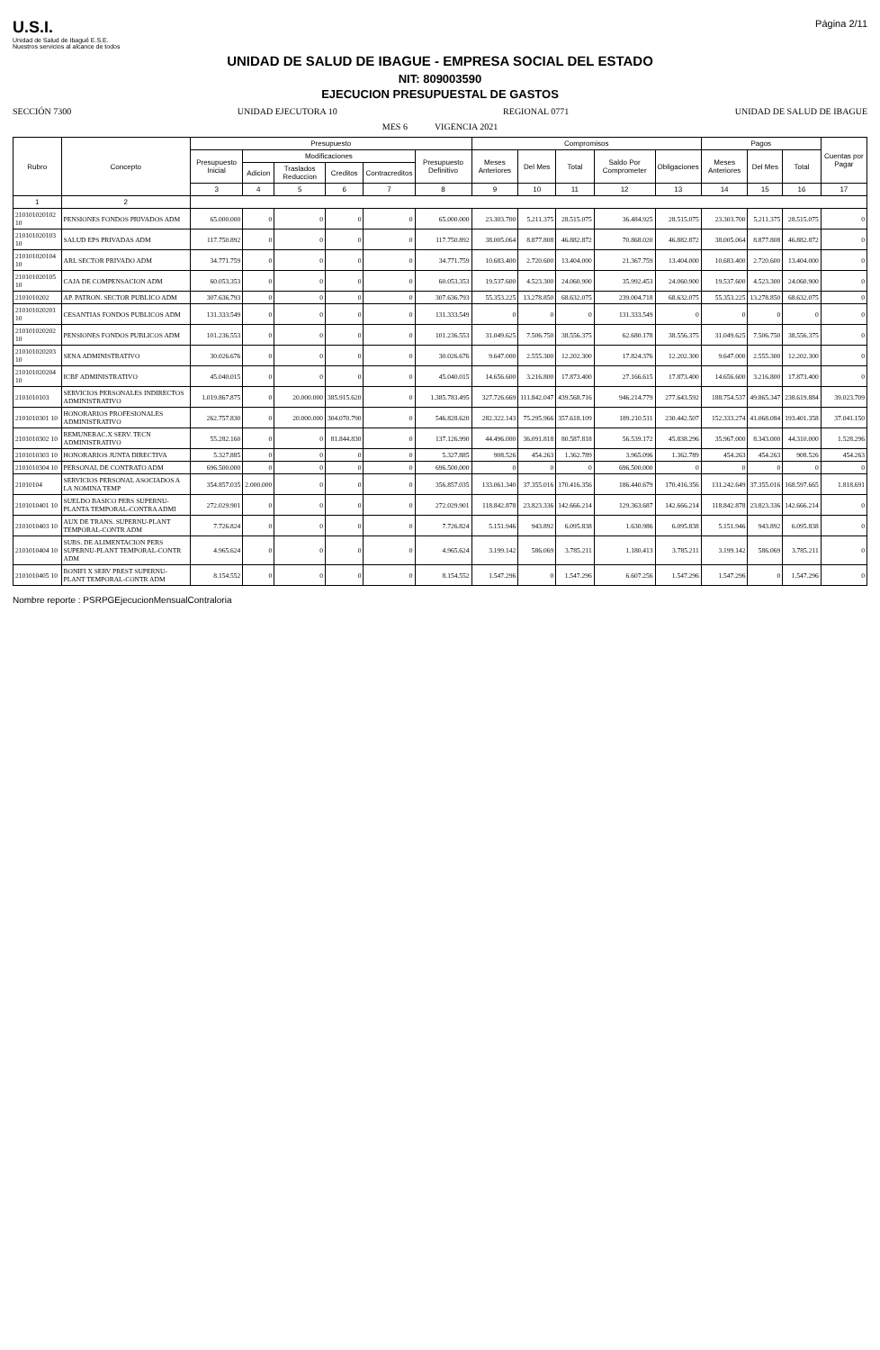U.S.I.
Unidad de Salud de Ibagué E.S.E.
Nuestros servicios al alcance de todos
Página 2/11
UNIDAD DE SALUD DE IBAGUE - EMPRESA SOCIAL DEL ESTADO
NIT: 809003590
EJECUCION PRESUPUESTAL DE GASTOS
SECCIÓN 7300 UNIDAD EJECUTORA 10 REGIONAL 0771 UNIDAD DE SALUD DE IBAGUE
MES 6 VIGENCIA 2021
| Rubro | Concepto | Presupuesto | | | | | | Compromisos | | | | | Pagos | | | Cuentas por Pagar |
| --- | --- | --- | --- | --- | --- | --- | --- | --- | --- | --- | --- | --- | --- | --- | --- | --- |
| | | Presupuesto Inicial | Modificaciones | | | | Presupuesto Definitivo | Meses Anteriores | Del Mes | Total | Saldo Por Comprometer | Obligaciones | Meses Anteriores | Del Mes | Total | |
| | | | Adicion | Traslados Reduccion | Creditos | Contracreditos | | | | | | | | | | |
| | | 3 | 4 | 5 | 6 | 7 | 8 | 9 | 10 | 11 | 12 | 13 | 14 | 15 | 16 | 17 |
| 1 | 2 | | | | | | | | | | | | | | | |
| 210101020102 10 | PENSIONES FONDOS PRIVADOS ADM | 65.000.000 | 0 | 0 | 0 | 0 | 65.000.000 | 23.303.700 | 5.211.375 | 28.515.075 | 36.484.925 | 28.515.075 | 23.303.700 | 5.211.375 | 28.515.075 | 0 |
| 210101020103 10 | SALUD EPS PRIVADAS ADM | 117.750.892 | 0 | 0 | 0 | 0 | 117.750.892 | 38.005.064 | 8.877.808 | 46.882.872 | 70.868.020 | 46.882.872 | 38.005.064 | 8.877.808 | 46.882.872 | 0 |
| 210101020104 10 | ARL SECTOR PRIVADO ADM | 34.771.759 | 0 | 0 | 0 | 0 | 34.771.759 | 10.683.400 | 2.720.600 | 13.404.000 | 21.367.759 | 13.404.000 | 10.683.400 | 2.720.600 | 13.404.000 | 0 |
| 210101020105 10 | CAJA DE COMPENSACION ADM | 60.053.353 | 0 | 0 | 0 | 0 | 60.053.353 | 19.537.600 | 4.523.300 | 24.060.900 | 35.992.453 | 24.060.900 | 19.537.600 | 4.523.300 | 24.060.900 | 0 |
| 2101010202 | AP. PATRON. SECTOR PUBLICO ADM | 307.636.793 | 0 | 0 | 0 | 0 | 307.636.793 | 55.353.225 | 13.278.850 | 68.632.075 | 239.004.718 | 68.632.075 | 55.353.225 | 13.278.850 | 68.632.075 | 0 |
| 210101020201 10 | CESANTIAS FONDOS PUBLICOS ADM | 131.333.549 | 0 | 0 | 0 | 0 | 131.333.549 | 0 | 0 | 0 | 131.333.549 | 0 | 0 | 0 | 0 | 0 |
| 210101020202 10 | PENSIONES FONDOS PUBLICOS ADM | 101.236.553 | 0 | 0 | 0 | 0 | 101.236.553 | 31.049.625 | 7.506.750 | 38.556.375 | 62.680.178 | 38.556.375 | 31.049.625 | 7.506.750 | 38.556.375 | 0 |
| 210101020203 10 | SENA ADMINISTRATIVO | 30.026.676 | 0 | 0 | 0 | 0 | 30.026.676 | 9.647.000 | 2.555.300 | 12.202.300 | 17.824.376 | 12.202.300 | 9.647.000 | 2.555.300 | 12.202.300 | 0 |
| 210101020204 10 | ICBF ADMINISTRATIVO | 45.040.015 | 0 | 0 | 0 | 0 | 45.040.015 | 14.656.600 | 3.216.800 | 17.873.400 | 27.166.615 | 17.873.400 | 14.656.600 | 3.216.800 | 17.873.400 | 0 |
| 2101010103 | SERVICIOS PERSONALES INDIRECTOS ADMINISTRATIVO | 1.019.867.875 | 0 | 20.000.000 | 385.915.620 | 0 | 1.385.783.495 | 327.726.669 | 111.842.047 | 439.568.716 | 946.214.779 | 277.643.592 | 188.754.537 | 49.865.347 | 238.619.884 | 39.023.709 |
| 2101010301 10 | HONORARIOS PROFESIONALES ADMINISTRATIVO | 262.757.830 | 0 | 20.000.000 | 304.070.790 | 0 | 546.828.620 | 282.322.143 | 75.295.966 | 357.618.109 | 189.210.511 | 230.442.507 | 152.333.274 | 41.068.084 | 193.401.358 | 37.041.150 |
| 2101010302 10 | REMUNERAC.X SERV. TECN ADMINISTRATIVO | 55.282.160 | 0 | 0 | 81.844.830 | 0 | 137.126.990 | 44.496.000 | 36.091.818 | 80.587.818 | 56.539.172 | 45.838.296 | 35.967.000 | 8.343.000 | 44.310.000 | 1.528.296 |
| 2101010303 10 | HONORARIOS JUNTA DIRECTIVA | 5.327.885 | 0 | 0 | 0 | 0 | 5.327.885 | 908.526 | 454.263 | 1.362.789 | 3.965.096 | 1.362.789 | 454.263 | 454.263 | 908.526 | 454.263 |
| 2101010304 10 | PERSONAL DE CONTRATO ADM | 696.500.000 | 0 | 0 | 0 | 0 | 696.500.000 | 0 | 0 | 0 | 696.500.000 | 0 | 0 | 0 | 0 | 0 |
| 21010104 | SERVICIOS PERSONAL ASOCIADOS A LA NOMINA TEMP | 354.857.035 | 2.000.000 | 0 | 0 | 0 | 356.857.035 | 133.061.340 | 37.355.016 | 170.416.356 | 186.440.679 | 170.416.356 | 131.242.649 | 37.355.016 | 168.597.665 | 1.818.691 |
| 2101010401 10 | SUELDO BASICO PERS SUPERNU-PLANTA TEMPORAL-CONTRA ADMI | 272.029.901 | 0 | 0 | 0 | 0 | 272.029.901 | 118.842.878 | 23.823.336 | 142.666.214 | 129.363.687 | 142.666.214 | 118.842.878 | 23.823.336 | 142.666.214 | 0 |
| 2101010403 10 | AUX DE TRANS. SUPERNU-PLANT TEMPORAL-CONTR ADM | 7.726.824 | 0 | 0 | 0 | 0 | 7.726.824 | 5.151.946 | 943.892 | 6.095.838 | 1.630.986 | 6.095.838 | 5.151.946 | 943.892 | 6.095.838 | 0 |
| 2101010404 10 | SUBS. DE ALIMENTACION PERS SUPERNU-PLANT TEMPORAL-CONTR ADM | 4.965.624 | 0 | 0 | 0 | 0 | 4.965.624 | 3.199.142 | 586.069 | 3.785.211 | 1.180.413 | 3.785.211 | 3.199.142 | 586.069 | 3.785.211 | 0 |
| 2101010405 10 | BONIFI X SERV PREST SUPERNU-PLANT TEMPORAL-CONTR ADM | 8.154.552 | 0 | 0 | 0 | 0 | 8.154.552 | 1.547.296 | 0 | 1.547.296 | 6.607.256 | 1.547.296 | 1.547.296 | 0 | 1.547.296 | 0 |
Nombre reporte : PSRPGEjecucionMensualContraloria